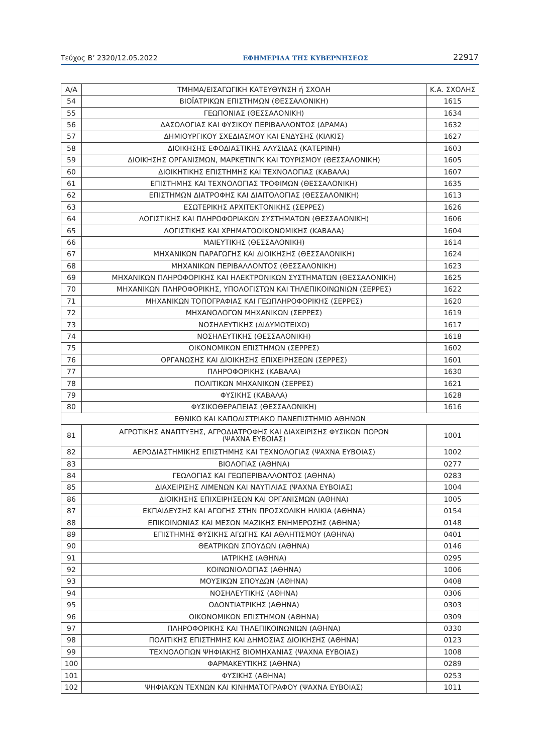Τεύχος Β’ 2320/12.05.2022 ΕΦΗΜΕΡΙΔΑ ΤΗΣ ΚΥΒΕΡΝΗΣΕΩΣ 22917
| Α/Α | ΤΜΗΜΑ/ΕΙΣΑΓΩΓΙΚΗ ΚΑΤΕΥΘΥΝΣΗ ή ΣΧΟΛΗ | Κ.Α. ΣΧΟΛΗΣ |
| --- | --- | --- |
| 54 | ΒΙΟΪΑΤΡΙΚΩΝ ΕΠΙΣΤΗΜΩΝ (ΘΕΣΣΑΛΟΝΙΚΗ) | 1615 |
| 55 | ΓΕΩΠΟΝΙΑΣ (ΘΕΣΣΑΛΟΝΙΚΗ) | 1634 |
| 56 | ΔΑΣΟΛΟΓΙΑΣ ΚΑΙ ΦΥΣΙΚΟΥ ΠΕΡΙΒΑΛΛΟΝΤΟΣ (ΔΡΑΜΑ) | 1632 |
| 57 | ΔΗΜΙΟΥΡΓΙΚΟΥ ΣΧΕΔΙΑΣΜΟΥ ΚΑΙ ΕΝΔΥΣΗΣ (ΚΙΛΚΙΣ) | 1627 |
| 58 | ΔΙΟΙΚΗΣΗΣ ΕΦΟΔΙΑΣΤΙΚΗΣ ΑΛΥΣΙΔΑΣ (ΚΑΤΕΡΙΝΗ) | 1603 |
| 59 | ΔΙΟΙΚΗΣΗΣ ΟΡΓΑΝΙΣΜΩΝ, ΜΑΡΚΕΤΙΝΓΚ ΚΑΙ ΤΟΥΡΙΣΜΟΥ (ΘΕΣΣΑΛΟΝΙΚΗ) | 1605 |
| 60 | ΔΙΟΙΚΗΤΙΚΗΣ ΕΠΙΣΤΗΜΗΣ ΚΑΙ ΤΕΧΝΟΛΟΓΙΑΣ (ΚΑΒΑΛΑ) | 1607 |
| 61 | ΕΠΙΣΤΗΜΗΣ ΚΑΙ ΤΕΧΝΟΛΟΓΙΑΣ ΤΡΟΦΙΜΩΝ (ΘΕΣΣΑΛΟΝΙΚΗ) | 1635 |
| 62 | ΕΠΙΣΤΗΜΩΝ ΔΙΑΤΡΟΦΗΣ ΚΑΙ ΔΙΑΙΤΟΛΟΓΙΑΣ (ΘΕΣΣΑΛΟΝΙΚΗ) | 1613 |
| 63 | ΕΣΩΤΕΡΙΚΗΣ ΑΡΧΙΤΕΚΤΟΝΙΚΗΣ (ΣΕΡΡΕΣ) | 1626 |
| 64 | ΛΟΓΙΣΤΙΚΗΣ ΚΑΙ ΠΛΗΡΟΦΟΡΙΑΚΩΝ ΣΥΣΤΗΜΑΤΩΝ (ΘΕΣΣΑΛΟΝΙΚΗ) | 1606 |
| 65 | ΛΟΓΙΣΤΙΚΗΣ ΚΑΙ ΧΡΗΜΑΤΟΟΙΚΟΝΟΜΙΚΗΣ (ΚΑΒΑΛΑ) | 1604 |
| 66 | ΜΑΙΕΥΤΙΚΗΣ (ΘΕΣΣΑΛΟΝΙΚΗ) | 1614 |
| 67 | ΜΗΧΑΝΙΚΩΝ ΠΑΡΑΓΩΓΗΣ ΚΑΙ ΔΙΟΙΚΗΣΗΣ (ΘΕΣΣΑΛΟΝΙΚΗ) | 1624 |
| 68 | ΜΗΧΑΝΙΚΩΝ ΠΕΡΙΒΑΛΛΟΝΤΟΣ (ΘΕΣΣΑΛΟΝΙΚΗ) | 1623 |
| 69 | ΜΗΧΑΝΙΚΩΝ ΠΛΗΡΟΦΟΡΙΚΗΣ ΚΑΙ ΗΛΕΚΤΡΟΝΙΚΩΝ ΣΥΣΤΗΜΑΤΩΝ (ΘΕΣΣΑΛΟΝΙΚΗ) | 1625 |
| 70 | ΜΗΧΑΝΙΚΩΝ ΠΛΗΡΟΦΟΡΙΚΗΣ, ΥΠΟΛΟΓΙΣΤΩΝ ΚΑΙ ΤΗΛΕΠΙΚΟΙΝΩΝΙΩΝ (ΣΕΡΡΕΣ) | 1622 |
| 71 | ΜΗΧΑΝΙΚΩΝ ΤΟΠΟΓΡΑΦΙΑΣ ΚΑΙ ΓΕΩΠΛΗΡΟΦΟΡΙΚΗΣ (ΣΕΡΡΕΣ) | 1620 |
| 72 | ΜΗΧΑΝΟΛΟΓΩΝ ΜΗΧΑΝΙΚΩΝ (ΣΕΡΡΕΣ) | 1619 |
| 73 | ΝΟΣΗΛΕΥΤΙΚΗΣ (ΔΙΔΥΜΟΤΕΙΧΟ) | 1617 |
| 74 | ΝΟΣΗΛΕΥΤΙΚΗΣ (ΘΕΣΣΑΛΟΝΙΚΗ) | 1618 |
| 75 | ΟΙΚΟΝΟΜΙΚΩΝ ΕΠΙΣΤΗΜΩΝ (ΣΕΡΡΕΣ) | 1602 |
| 76 | ΟΡΓΑΝΩΣΗΣ ΚΑΙ ΔΙΟΙΚΗΣΗΣ ΕΠΙΧΕΙΡΗΣΕΩΝ (ΣΕΡΡΕΣ) | 1601 |
| 77 | ΠΛΗΡΟΦΟΡΙΚΗΣ (ΚΑΒΑΛΑ) | 1630 |
| 78 | ΠΟΛΙΤΙΚΩΝ ΜΗΧΑΝΙΚΩΝ (ΣΕΡΡΕΣ) | 1621 |
| 79 | ΦΥΣΙΚΗΣ (ΚΑΒΑΛΑ) | 1628 |
| 80 | ΦΥΣΙΚΟΘΕΡΑΠΕΙΑΣ (ΘΕΣΣΑΛΟΝΙΚΗ) | 1616 |
| ΕΘΝΙΚΟ ΚΑΙ ΚΑΠΟΔΙΣΤΡΙΑΚΟ ΠΑΝΕΠΙΣΤΗΜΙΟ ΑΘΗΝΩΝ | | |
| 81 | ΑΓΡΟΤΙΚΗΣ ΑΝΑΠΤΥΞΗΣ, ΑΓΡΟΔΙΑΤΡΟΦΗΣ ΚΑΙ ΔΙΑΧΕΙΡΙΣΗΣ ΦΥΣΙΚΩΝ ΠΟΡΩΝ (ΨΑΧΝΑ ΕΥΒΟΙΑΣ) | 1001 |
| 82 | ΑΕΡΟΔΙΑΣΤΗΜΙΚΗΣ ΕΠΙΣΤΗΜΗΣ ΚΑΙ ΤΕΧΝΟΛΟΓΙΑΣ (ΨΑΧΝΑ ΕΥΒΟΙΑΣ) | 1002 |
| 83 | ΒΙΟΛΟΓΙΑΣ (ΑΘΗΝΑ) | 0277 |
| 84 | ΓΕΩΛΟΓΙΑΣ ΚΑΙ ΓΕΩΠΕΡΙΒΑΛΛΟΝΤΟΣ (ΑΘΗΝΑ) | 0283 |
| 85 | ΔΙΑΧΕΙΡΙΣΗΣ ΛΙΜΕΝΩΝ ΚΑΙ ΝΑΥΤΙΛΙΑΣ (ΨΑΧΝΑ ΕΥΒΟΙΑΣ) | 1004 |
| 86 | ΔΙΟΙΚΗΣΗΣ ΕΠΙΧΕΙΡΗΣΕΩΝ ΚΑΙ ΟΡΓΑΝΙΣΜΩΝ (ΑΘΗΝΑ) | 1005 |
| 87 | ΕΚΠΑΙΔΕΥΣΗΣ ΚΑΙ ΑΓΩΓΗΣ ΣΤΗΝ ΠΡΟΣΧΟΛΙΚΗ ΗΛΙΚΙΑ (ΑΘΗΝΑ) | 0154 |
| 88 | ΕΠΙΚΟΙΝΩΝΙΑΣ ΚΑΙ ΜΕΣΩΝ ΜΑΖΙΚΗΣ ΕΝΗΜΕΡΩΣΗΣ (ΑΘΗΝΑ) | 0148 |
| 89 | ΕΠΙΣΤΗΜΗΣ ΦΥΣΙΚΗΣ ΑΓΩΓΗΣ ΚΑΙ ΑΘΛΗΤΙΣΜΟΥ (ΑΘΗΝΑ) | 0401 |
| 90 | ΘΕΑΤΡΙΚΩΝ ΣΠΟΥΔΩΝ (ΑΘΗΝΑ) | 0146 |
| 91 | ΙΑΤΡΙΚΗΣ (ΑΘΗΝΑ) | 0295 |
| 92 | ΚΟΙΝΩΝΙΟΛΟΓΙΑΣ (ΑΘΗΝΑ) | 1006 |
| 93 | ΜΟΥΣΙΚΩΝ ΣΠΟΥΔΩΝ (ΑΘΗΝΑ) | 0408 |
| 94 | ΝΟΣΗΛΕΥΤΙΚΗΣ (ΑΘΗΝΑ) | 0306 |
| 95 | ΟΔΟΝΤΙΑΤΡΙΚΗΣ (ΑΘΗΝΑ) | 0303 |
| 96 | ΟΙΚΟΝΟΜΙΚΩΝ ΕΠΙΣΤΗΜΩΝ (ΑΘΗΝΑ) | 0309 |
| 97 | ΠΛΗΡΟΦΟΡΙΚΗΣ ΚΑΙ ΤΗΛΕΠΙΚΟΙΝΩΝΙΩΝ (ΑΘΗΝΑ) | 0330 |
| 98 | ΠΟΛΙΤΙΚΗΣ ΕΠΙΣΤΗΜΗΣ ΚΑΙ ΔΗΜΟΣΙΑΣ ΔΙΟΙΚΗΣΗΣ (ΑΘΗΝΑ) | 0123 |
| 99 | ΤΕΧΝΟΛΟΓΙΩΝ ΨΗΦΙΑΚΗΣ ΒΙΟΜΗΧΑΝΙΑΣ (ΨΑΧΝΑ ΕΥΒΟΙΑΣ) | 1008 |
| 100 | ΦΑΡΜΑΚΕΥΤΙΚΗΣ (ΑΘΗΝΑ) | 0289 |
| 101 | ΦΥΣΙΚΗΣ (ΑΘΗΝΑ) | 0253 |
| 102 | ΨΗΦΙΑΚΩΝ ΤΕΧΝΩΝ ΚΑΙ ΚΙΝΗΜΑΤΟΓΡΑΦΟΥ (ΨΑΧΝΑ ΕΥΒΟΙΑΣ) | 1011 |